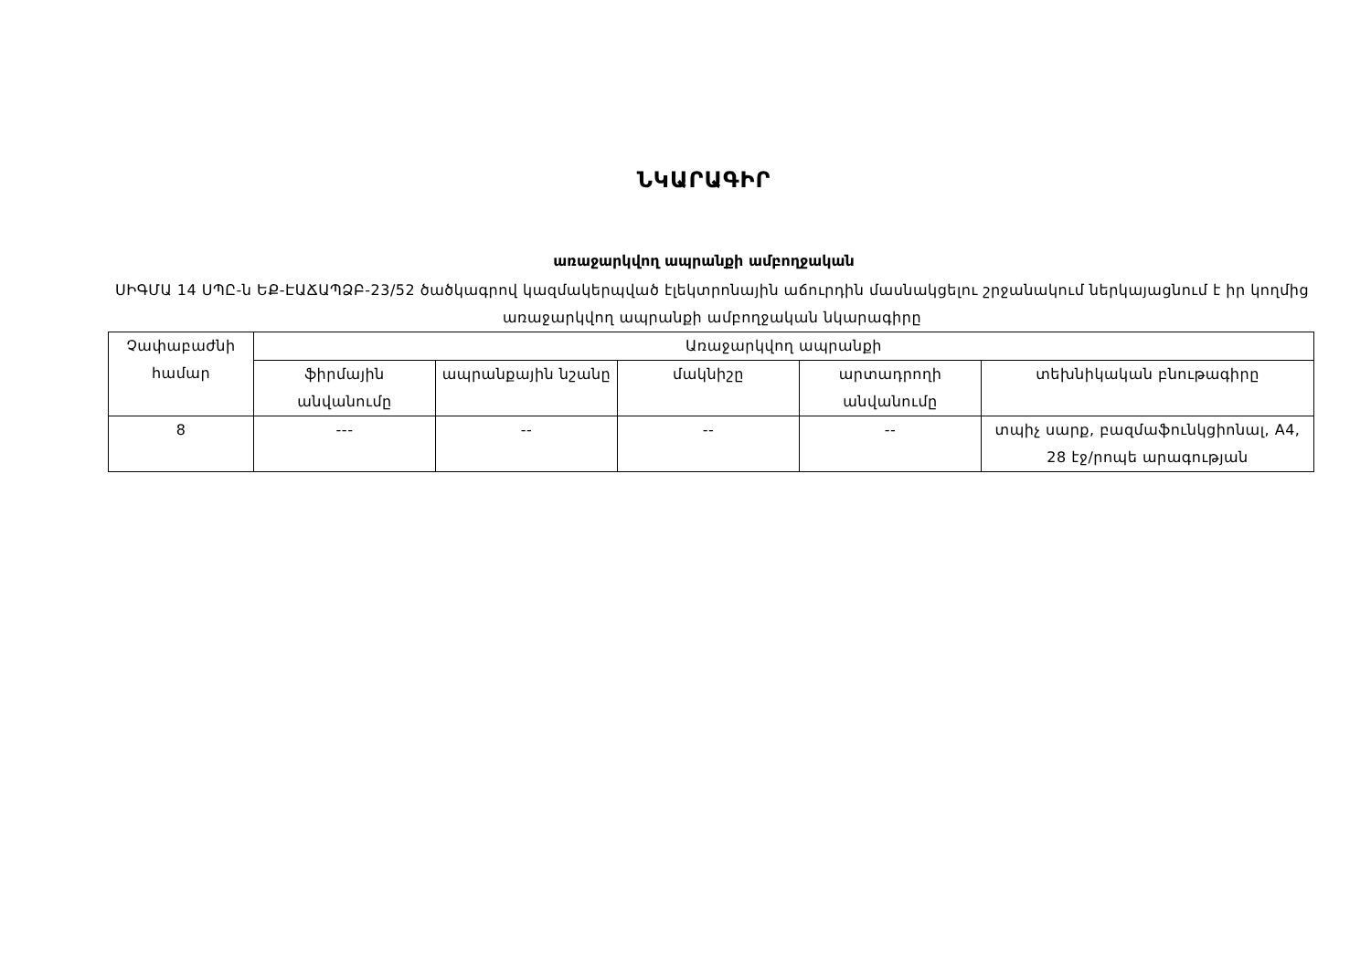ՆԿԱՐԱԳԻՐ
առաջարկվող ապրանքի ամբողջական
ՍԻԳՄԱ 14 ՍՊԸ-ն ԵՔ-ԷԱՃԱՊՁԲ-23/52 ծածկագրով կազմակերպված էլեկտրոնային աճուրդին մասնակցելու շրջանակում ներկայացնում է իր կողմից առաջարկվող ապրանքի ամբողջական նկարագիրը
| Չափաբաժնի համար | Առաջարկվող ապրանքի | | | | |
| --- | --- | --- | --- | --- | --- |
| | ֆիրմային անվանումը | ապրանքային նշանը | մակնիշը | արտադրողի անվանումը | տեխնիկական բնութագիրը |
| 8 | --- | -- | -- | -- | տպիչ սարք, բազմաֆունկցիոնալ, A4, 28 էջ/րոպե արագության |